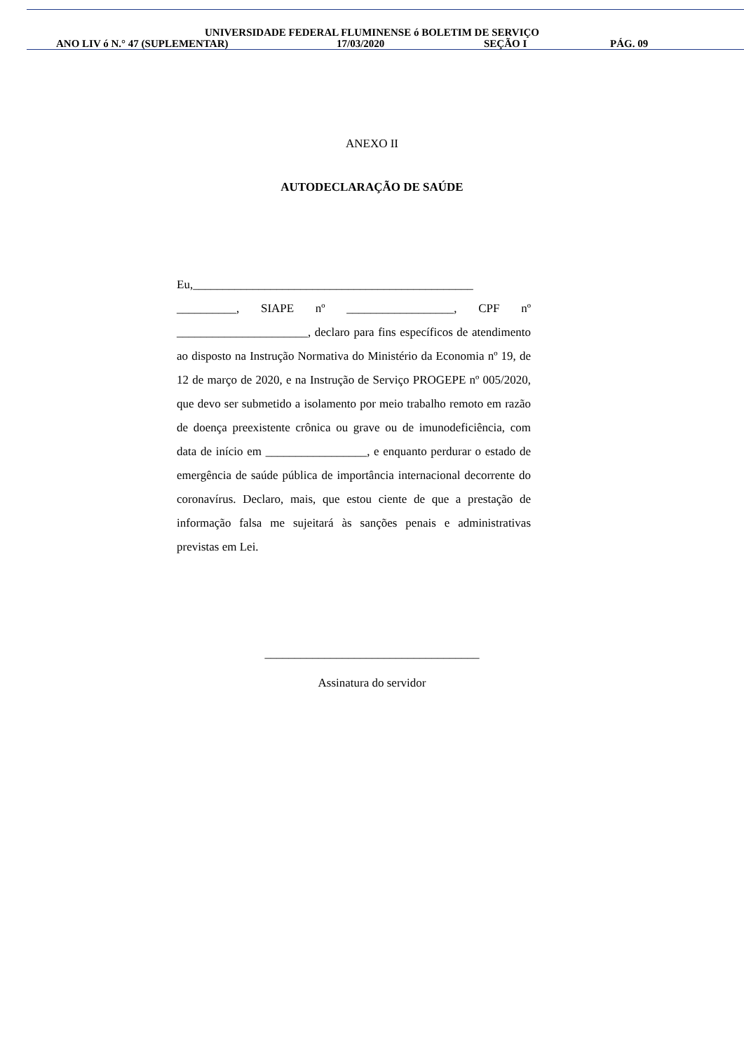UNIVERSIDADE FEDERAL FLUMINENSE ó BOLETIM DE SERVIÇO
ANO LIV ó N.° 47 (SUPLEMENTAR) 17/03/2020 SEÇÃO I PÁG. 09
ANEXO II
AUTODECLARAÇÃO DE SAÚDE
Eu,_______________________________________________ __________, SIAPE nº __________________, CPF nº ______________________, declaro para fins específicos de atendimento ao disposto na Instrução Normativa do Ministério da Economia nº 19, de 12 de março de 2020, e na Instrução de Serviço PROGEPE nº 005/2020, que devo ser submetido a isolamento por meio trabalho remoto em razão de doença preexistente crônica ou grave ou de imunodeficiência, com data de início em _________________, e enquanto perdurar o estado de emergência de saúde pública de importância internacional decorrente do coronavírus. Declaro, mais, que estou ciente de que a prestação de informação falsa me sujeitará às sanções penais e administrativas previstas em Lei.
____________________________________
Assinatura do servidor